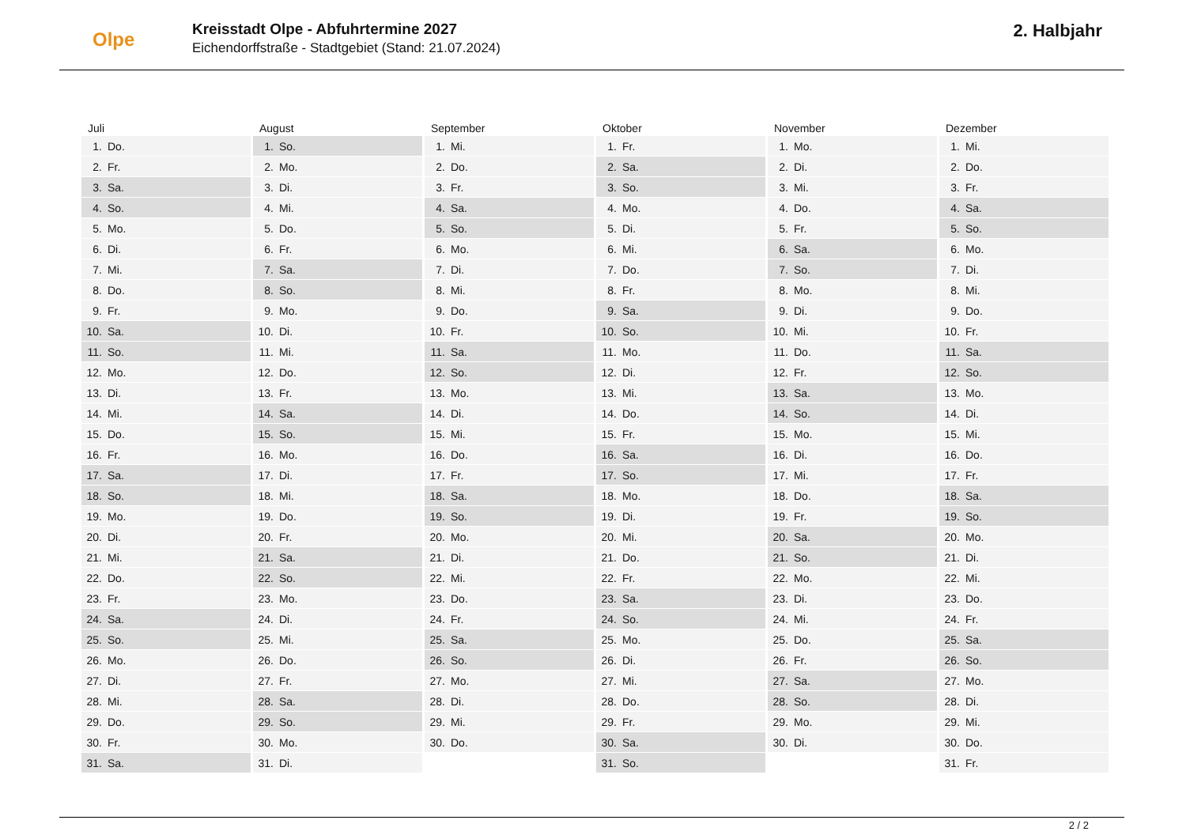Olpe
Kreisstadt Olpe - Abfuhrtermine 2027
Eichendorffstraße - Stadtgebiet (Stand: 21.07.2024)
2. Halbjahr
| Juli | August | September | Oktober | November | Dezember |
| --- | --- | --- | --- | --- | --- |
| 1. Do. | 1. So. | 1. Mi. | 1. Fr. | 1. Mo. | 1. Mi. |
| 2. Fr. | 2. Mo. | 2. Do. | 2. Sa. | 2. Di. | 2. Do. |
| 3. Sa. | 3. Di. | 3. Fr. | 3. So. | 3. Mi. | 3. Fr. |
| 4. So. | 4. Mi. | 4. Sa. | 4. Mo. | 4. Do. | 4. Sa. |
| 5. Mo. | 5. Do. | 5. So. | 5. Di. | 5. Fr. | 5. So. |
| 6. Di. | 6. Fr. | 6. Mo. | 6. Mi. | 6. Sa. | 6. Mo. |
| 7. Mi. | 7. Sa. | 7. Di. | 7. Do. | 7. So. | 7. Di. |
| 8. Do. | 8. So. | 8. Mi. | 8. Fr. | 8. Mo. | 8. Mi. |
| 9. Fr. | 9. Mo. | 9. Do. | 9. Sa. | 9. Di. | 9. Do. |
| 10. Sa. | 10. Di. | 10. Fr. | 10. So. | 10. Mi. | 10. Fr. |
| 11. So. | 11. Mi. | 11. Sa. | 11. Mo. | 11. Do. | 11. Sa. |
| 12. Mo. | 12. Do. | 12. So. | 12. Di. | 12. Fr. | 12. So. |
| 13. Di. | 13. Fr. | 13. Mo. | 13. Mi. | 13. Sa. | 13. Mo. |
| 14. Mi. | 14. Sa. | 14. Di. | 14. Do. | 14. So. | 14. Di. |
| 15. Do. | 15. So. | 15. Mi. | 15. Fr. | 15. Mo. | 15. Mi. |
| 16. Fr. | 16. Mo. | 16. Do. | 16. Sa. | 16. Di. | 16. Do. |
| 17. Sa. | 17. Di. | 17. Fr. | 17. So. | 17. Mi. | 17. Fr. |
| 18. So. | 18. Mi. | 18. Sa. | 18. Mo. | 18. Do. | 18. Sa. |
| 19. Mo. | 19. Do. | 19. So. | 19. Di. | 19. Fr. | 19. So. |
| 20. Di. | 20. Fr. | 20. Mo. | 20. Mi. | 20. Sa. | 20. Mo. |
| 21. Mi. | 21. Sa. | 21. Di. | 21. Do. | 21. So. | 21. Di. |
| 22. Do. | 22. So. | 22. Mi. | 22. Fr. | 22. Mo. | 22. Mi. |
| 23. Fr. | 23. Mo. | 23. Do. | 23. Sa. | 23. Di. | 23. Do. |
| 24. Sa. | 24. Di. | 24. Fr. | 24. So. | 24. Mi. | 24. Fr. |
| 25. So. | 25. Mi. | 25. Sa. | 25. Mo. | 25. Do. | 25. Sa. |
| 26. Mo. | 26. Do. | 26. So. | 26. Di. | 26. Fr. | 26. So. |
| 27. Di. | 27. Fr. | 27. Mo. | 27. Mi. | 27. Sa. | 27. Mo. |
| 28. Mi. | 28. Sa. | 28. Di. | 28. Do. | 28. So. | 28. Di. |
| 29. Do. | 29. So. | 29. Mi. | 29. Fr. | 29. Mo. | 29. Mi. |
| 30. Fr. | 30. Mo. | 30. Do. | 30. Sa. | 30. Di. | 30. Do. |
| 31. Sa. | 31. Di. | | 31. So. | | 31. Fr. |
2 / 2